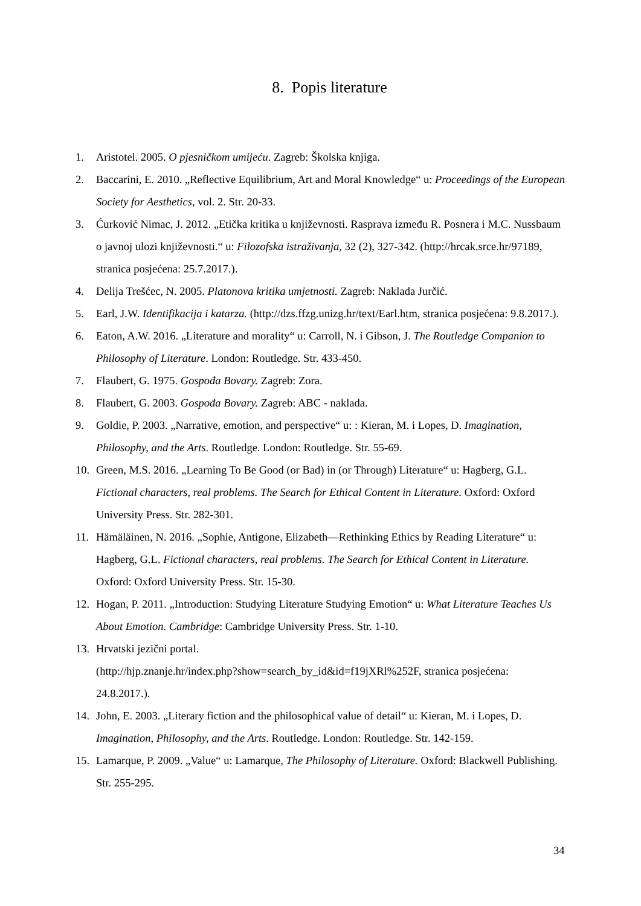8. Popis literature
1. Aristotel. 2005. O pjesničkom umijeću. Zagreb: Školska knjiga.
2. Baccarini, E. 2010. „Reflective Equilibrium, Art and Moral Knowledge“ u: Proceedings of the European Society for Aesthetics, vol. 2. Str. 20-33.
3. Ćurković Nimac, J. 2012. „Etička kritika u književnosti. Rasprava između R. Posnera i M.C. Nussbaum o javnoj ulozi književnosti.“ u: Filozofska istraživanja, 32 (2), 327-342. (http://hrcak.srce.hr/97189, stranica posjećena: 25.7.2017.).
4. Delija Trešćec, N. 2005. Platonova kritika umjetnosti. Zagreb: Naklada Jurčić.
5. Earl, J.W. Identifikacija i katarza. (http://dzs.ffzg.unizg.hr/text/Earl.htm, stranica posjećena: 9.8.2017.).
6. Eaton, A.W. 2016. „Literature and morality“ u: Carroll, N. i Gibson, J. The Routledge Companion to Philosophy of Literature. London: Routledge. Str. 433-450.
7. Flaubert, G. 1975. Gospođa Bovary. Zagreb: Zora.
8. Flaubert, G. 2003. Gospođa Bovary. Zagreb: ABC - naklada.
9. Goldie, P. 2003. „Narrative, emotion, and perspective“ u: : Kieran, M. i Lopes, D. Imagination, Philosophy, and the Arts. Routledge. London: Routledge. Str. 55-69.
10. Green, M.S. 2016. „Learning To Be Good (or Bad) in (or Through) Literature“ u: Hagberg, G.L. Fictional characters, real problems. The Search for Ethical Content in Literature. Oxford: Oxford University Press. Str. 282-301.
11. Hämäläinen, N. 2016. „Sophie, Antigone, Elizabeth—Rethinking Ethics by Reading Literature“ u: Hagberg, G.L. Fictional characters, real problems. The Search for Ethical Content in Literature. Oxford: Oxford University Press. Str. 15-30.
12. Hogan, P. 2011. „Introduction: Studying Literature Studying Emotion“ u: What Literature Teaches Us About Emotion. Cambridge: Cambridge University Press. Str. 1-10.
13. Hrvatski jezični portal.
(http://hjp.znanje.hr/index.php?show=search_by_id&id=f19jXRl%252F, stranica posjećena: 24.8.2017.).
14. John, E. 2003. „Literary fiction and the philosophical value of detail“ u: Kieran, M. i Lopes, D. Imagination, Philosophy, and the Arts. Routledge. London: Routledge. Str. 142-159.
15. Lamarque, P. 2009. „Value“ u: Lamarque, The Philosophy of Literature. Oxford: Blackwell Publishing. Str. 255-295.
34